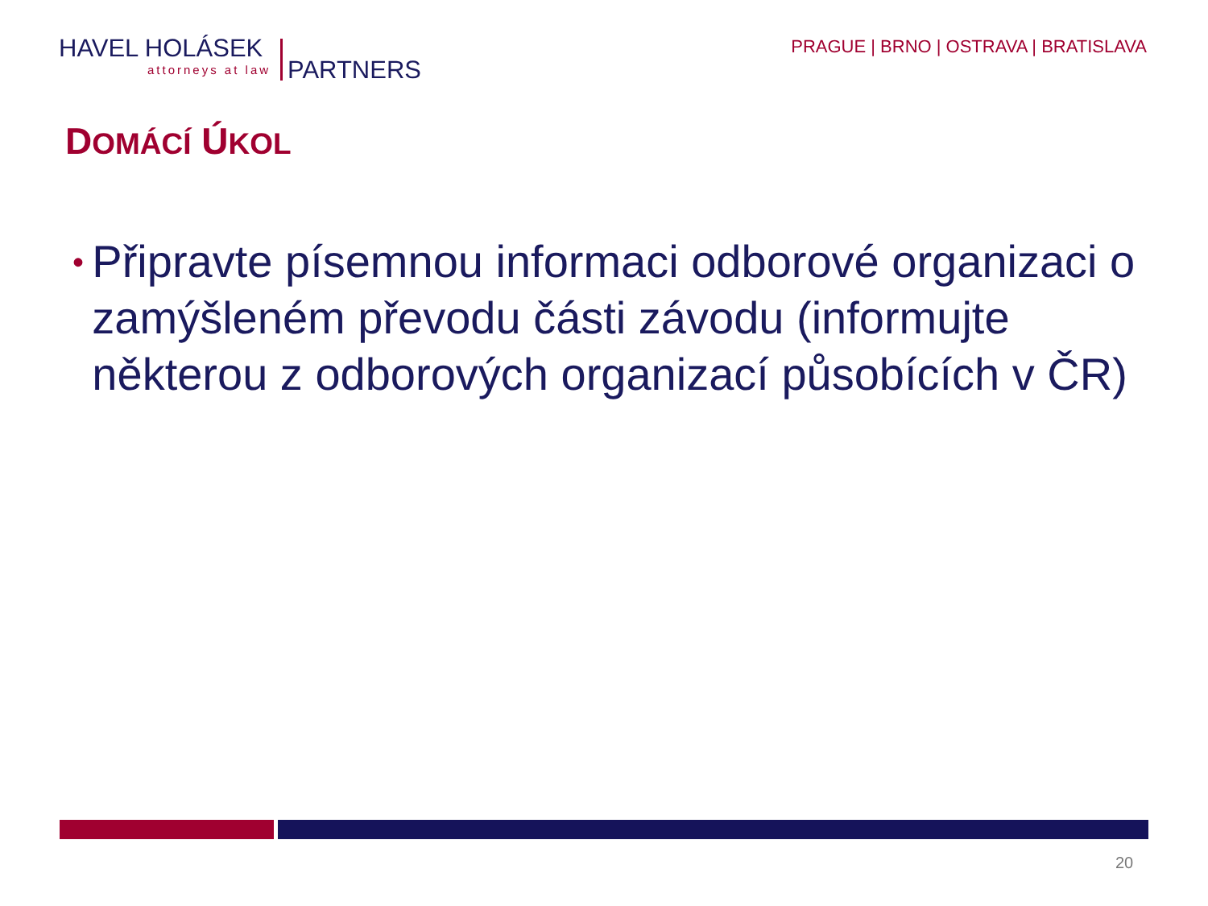HAVEL HOLÁSEK
attorneys at law PARTNERS
PRAGUE | BRNO | OSTRAVA | BRATISLAVA
DOMÁCÍ ÚKOL
• Připravte písemnou informaci odborové organizaci o zamýšleném převodu části závodu (informujte některou z odborových organizací působících v ČR)
20